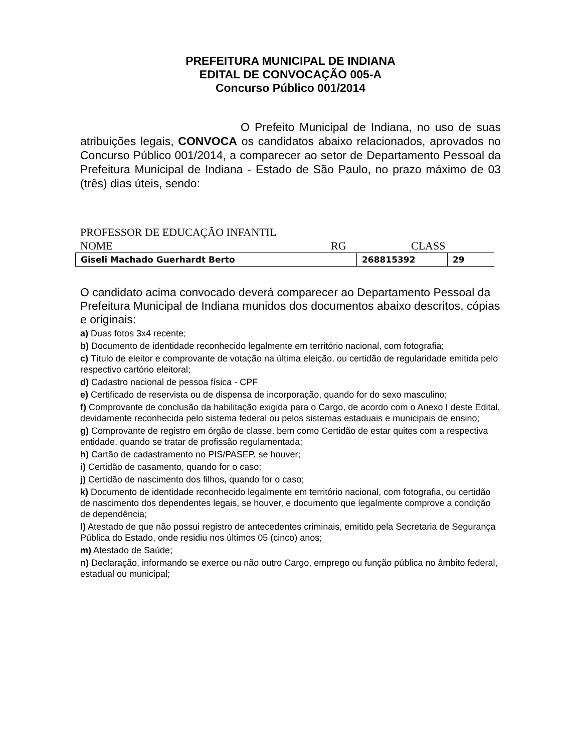PREFEITURA MUNICIPAL DE INDIANA
EDITAL DE CONVOCAÇÃO 005-A
Concurso Público 001/2014
O Prefeito Municipal de Indiana, no uso de suas atribuições legais, CONVOCA os candidatos abaixo relacionados, aprovados no Concurso Público 001/2014, a comparecer ao setor de Departamento Pessoal da Prefeitura Municipal de Indiana - Estado de São Paulo, no prazo máximo de 03 (três) dias úteis, sendo:
PROFESSOR DE EDUCAÇÃO INFANTIL
NOME RG CLASS
| Giseli Machado Guerhardt Berto | 268815392 | 29 |
O candidato acima convocado deverá comparecer ao Departamento Pessoal da Prefeitura Municipal de Indiana munidos dos documentos abaixo descritos, cópias e originais:
a) Duas fotos 3x4 recente;
b) Documento de identidade reconhecido legalmente em território nacional, com fotografia;
c) Título de eleitor e comprovante de votação na última eleição, ou certidão de regularidade emitida pelo respectivo cartório eleitoral;
d) Cadastro nacional de pessoa física - CPF
e) Certificado de reservista ou de dispensa de incorporação, quando for do sexo masculino;
f) Comprovante de conclusão da habilitação exigida para o Cargo, de acordo com o Anexo I deste Edital, devidamente reconhecida pelo sistema federal ou pelos sistemas estaduais e municipais de ensino;
g) Comprovante de registro em órgão de classe, bem como Certidão de estar quites com a respectiva entidade, quando se tratar de profissão regulamentada;
h) Cartão de cadastramento no PIS/PASEP, se houver;
i) Certidão de casamento, quando for o caso;
j) Certidão de nascimento dos filhos, quando for o caso;
k) Documento de identidade reconhecido legalmente em território nacional, com fotografia, ou certidão de nascimento dos dependentes legais, se houver, e documento que legalmente comprove a condição de dependência;
l) Atestado de que não possui registro de antecedentes criminais, emitido pela Secretaria de Segurança Pública do Estado, onde residiu nos últimos 05 (cinco) anos;
m) Atestado de Saúde;
n) Declaração, informando se exerce ou não outro Cargo, emprego ou função pública no âmbito federal, estadual ou municipal;